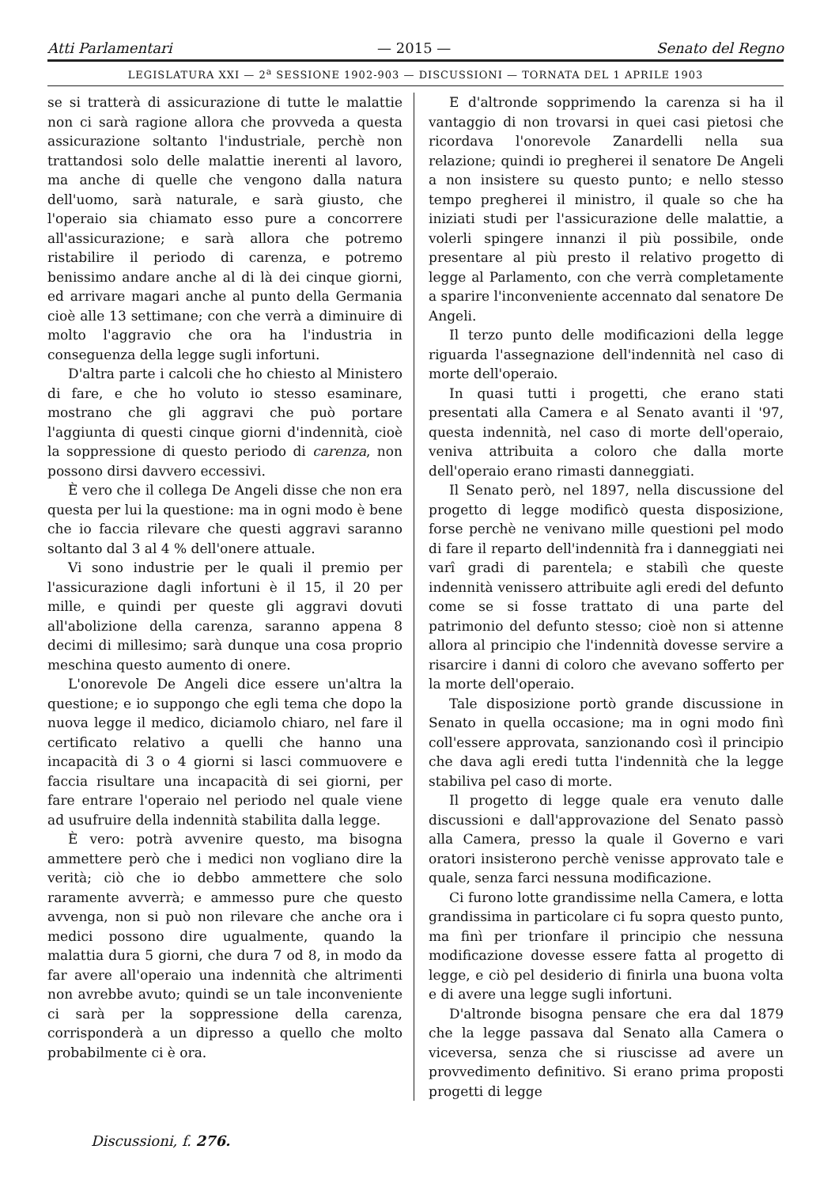Atti Parlamentari — 2015 — Senato del Regno
LEGISLATURA XXI — 2<sup>a</sup> SESSIONE 1902-903 — DISCUSSIONI — TORNATA DEL 1 APRILE 1903
se si tratterà di assicurazione di tutte le malattie non ci sarà ragione allora che provveda a questa assicurazione soltanto l'industriale, perchè non trattandosi solo delle malattie inerenti al lavoro, ma anche di quelle che vengono dalla natura dell'uomo, sarà naturale, e sarà giusto, che l'operaio sia chiamato esso pure a concorrere all'assicurazione; e sarà allora che potremo ristabilire il periodo di carenza, e potremo benissimo andare anche al di là dei cinque giorni, ed arrivare magari anche al punto della Germania cioè alle 13 settimane; con che verrà a diminuire di molto l'aggravio che ora ha l'industria in conseguenza della legge sugli infortuni.
D'altra parte i calcoli che ho chiesto al Ministero di fare, e che ho voluto io stesso esaminare, mostrano che gli aggravi che può portare l'aggiunta di questi cinque giorni d'indennità, cioè la soppressione di questo periodo di carenza, non possono dirsi davvero eccessivi.
È vero che il collega De Angeli disse che non era questa per lui la questione: ma in ogni modo è bene che io faccia rilevare che questi aggravi saranno soltanto dal 3 al 4 % dell'onere attuale.
Vi sono industrie per le quali il premio per l'assicurazione dagli infortuni è il 15, il 20 per mille, e quindi per queste gli aggravi dovuti all'abolizione della carenza, saranno appena 8 decimi di millesimo; sarà dunque una cosa proprio meschina questo aumento di onere.
L'onorevole De Angeli dice essere un'altra la questione; e io suppongo che egli tema che dopo la nuova legge il medico, diciamolo chiaro, nel fare il certificato relativo a quelli che hanno una incapacità di 3 o 4 giorni si lasci commuovere e faccia risultare una incapacità di sei giorni, per fare entrare l'operaio nel periodo nel quale viene ad usufruire della indennità stabilita dalla legge.
È vero: potrà avvenire questo, ma bisogna ammettere però che i medici non vogliano dire la verità; ciò che io debbo ammettere che solo raramente avverrà; e ammesso pure che questo avvenga, non si può non rilevare che anche ora i medici possono dire ugualmente, quando la malattia dura 5 giorni, che dura 7 od 8, in modo da far avere all'operaio una indennità che altrimenti non avrebbe avuto; quindi se un tale inconveniente ci sarà per la soppressione della carenza, corrisponderà a un dipresso a quello che molto probabilmente ci è ora.
E d'altronde sopprimendo la carenza si ha il vantaggio di non trovarsi in quei casi pietosi che ricordava l'onorevole Zanardelli nella sua relazione; quindi io pregherei il senatore De Angeli a non insistere su questo punto; e nello stesso tempo pregherei il ministro, il quale so che ha iniziati studi per l'assicurazione delle malattie, a volerli spingere innanzi il più possibile, onde presentare al più presto il relativo progetto di legge al Parlamento, con che verrà completamente a sparire l'inconveniente accennato dal senatore De Angeli.
Il terzo punto delle modificazioni della legge riguarda l'assegnazione dell'indennità nel caso di morte dell'operaio.
In quasi tutti i progetti, che erano stati presentati alla Camera e al Senato avanti il '97, questa indennità, nel caso di morte dell'operaio, veniva attribuita a coloro che dalla morte dell'operaio erano rimasti danneggiati.
Il Senato però, nel 1897, nella discussione del progetto di legge modificò questa disposizione, forse perchè ne venivano mille questioni pel modo di fare il reparto dell'indennità fra i danneggiati nei varî gradi di parentela; e stabilì che queste indennità venissero attribuite agli eredi del defunto come se si fosse trattato di una parte del patrimonio del defunto stesso; cioè non si attenne allora al principio che l'indennità dovesse servire a risarcire i danni di coloro che avevano sofferto per la morte dell'operaio.
Tale disposizione portò grande discussione in Senato in quella occasione; ma in ogni modo finì coll'essere approvata, sanzionando così il principio che dava agli eredi tutta l'indennità che la legge stabiliva pel caso di morte.
Il progetto di legge quale era venuto dalle discussioni e dall'approvazione del Senato passò alla Camera, presso la quale il Governo e vari oratori insisterono perchè venisse approvato tale e quale, senza farci nessuna modificazione.
Ci furono lotte grandissime nella Camera, e lotta grandissima in particolare ci fu sopra questo punto, ma finì per trionfare il principio che nessuna modificazione dovesse essere fatta al progetto di legge, e ciò pel desiderio di finirla una buona volta e di avere una legge sugli infortuni.
D'altronde bisogna pensare che era dal 1879 che la legge passava dal Senato alla Camera o viceversa, senza che si riuscisse ad avere un provvedimento definitivo. Si erano prima proposti progetti di legge
Discussioni, f. 276.